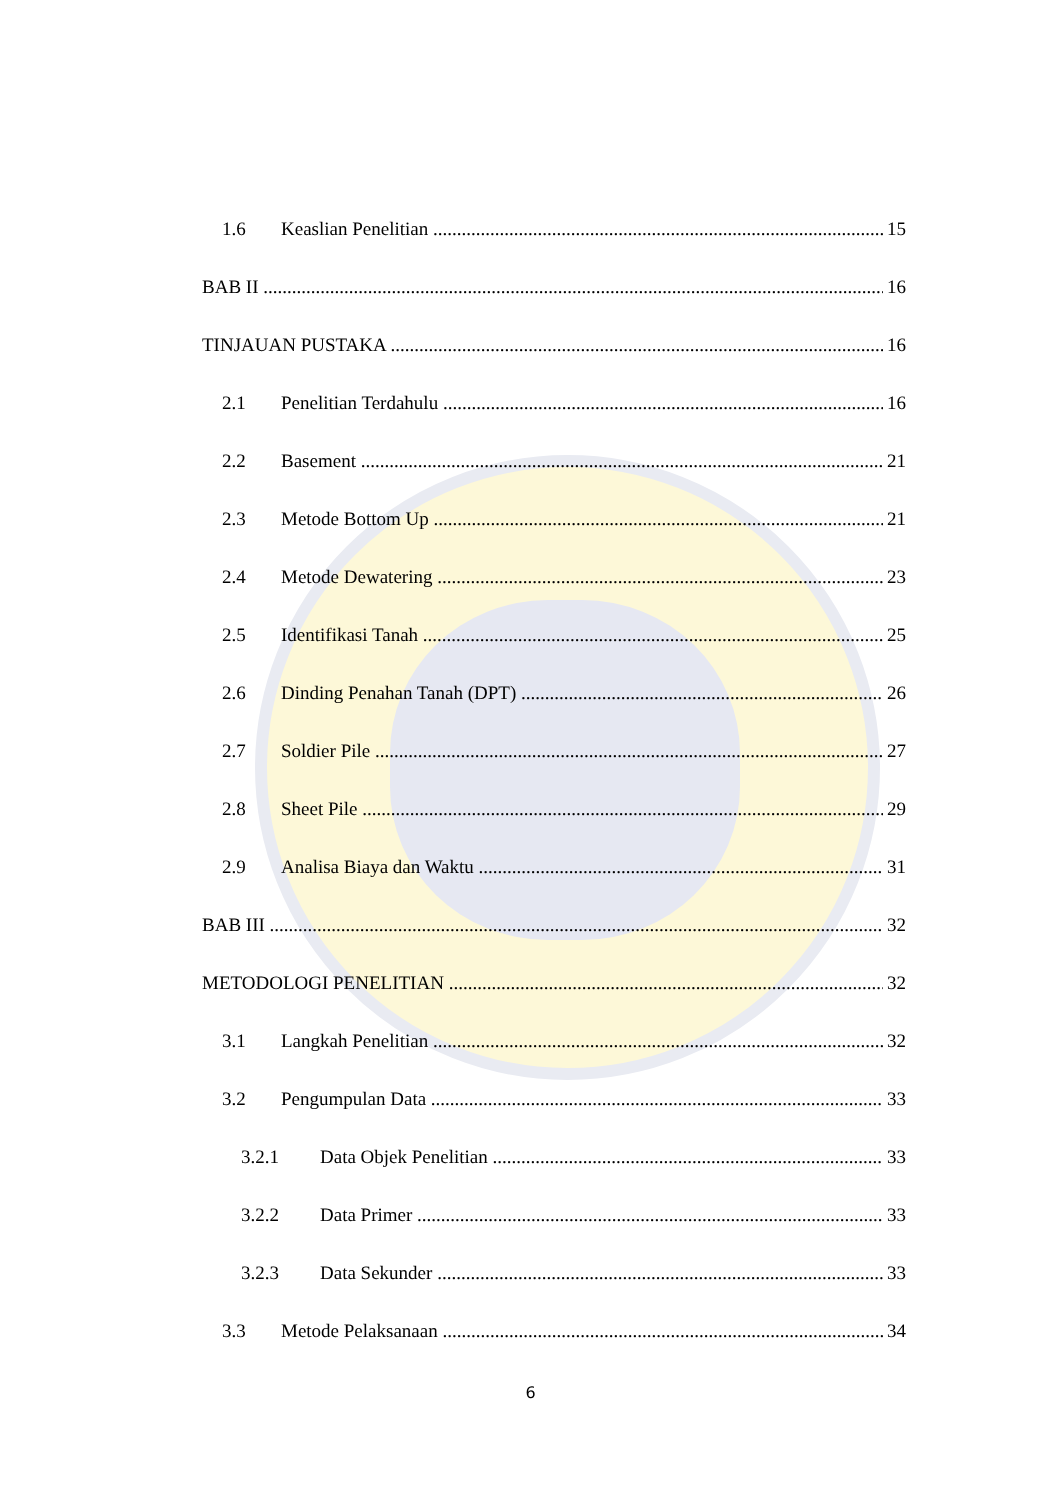1.6 Keaslian Penelitian 15
BAB II 16
TINJAUAN PUSTAKA 16
2.1 Penelitian Terdahulu 16
2.2 Basement 21
2.3 Metode Bottom Up 21
2.4 Metode Dewatering 23
2.5 Identifikasi Tanah 25
2.6 Dinding Penahan Tanah (DPT) 26
2.7 Soldier Pile 27
2.8 Sheet Pile 29
2.9 Analisa Biaya dan Waktu 31
BAB III 32
METODOLOGI PENELITIAN 32
3.1 Langkah Penelitian 32
3.2 Pengumpulan Data 33
3.2.1 Data Objek Penelitian 33
3.2.2 Data Primer 33
3.2.3 Data Sekunder 33
3.3 Metode Pelaksanaan 34
6